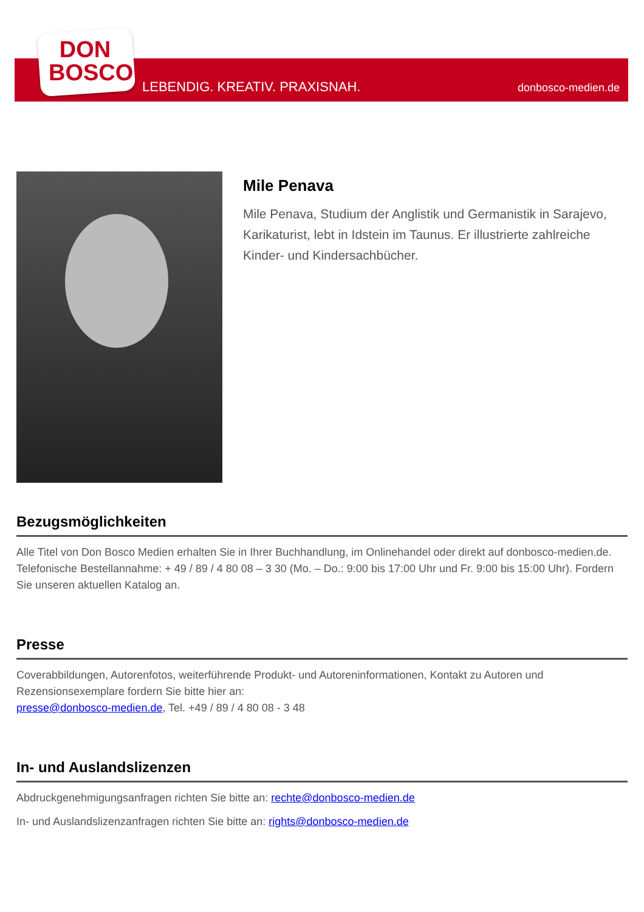DON
BOSCO
LEBENDIG. KREATIV. PRAXISNAH. donbosco-medien.de
Mile Penava
Mile Penava, Studium der Anglistik und Germanistik in Sarajevo, Karikaturist, lebt in Idstein im Taunus. Er illustrierte zahlreiche Kinder- und Kindersachbücher.
Bezugsmöglichkeiten
Alle Titel von Don Bosco Medien erhalten Sie in Ihrer Buchhandlung, im Onlinehandel oder direkt auf donbosco-medien.de. Telefonische Bestellannahme: + 49 / 89 / 4 80 08 – 3 30 (Mo. – Do.: 9:00 bis 17:00 Uhr und Fr. 9:00 bis 15:00 Uhr). Fordern Sie unseren aktuellen Katalog an.
Presse
Coverabbildungen, Autorenfotos, weiterführende Produkt- und Autoreninformationen, Kontakt zu Autoren und Rezensionsexemplare fordern Sie bitte hier an:
presse@donbosco-medien.de, Tel. +49 / 89 / 4 80 08 - 3 48
In- und Auslandslizenzen
Abdruckgenehmigungsanfragen richten Sie bitte an: rechte@donbosco-medien.de
In- und Auslandslizenzanfragen richten Sie bitte an: rights@donbosco-medien.de